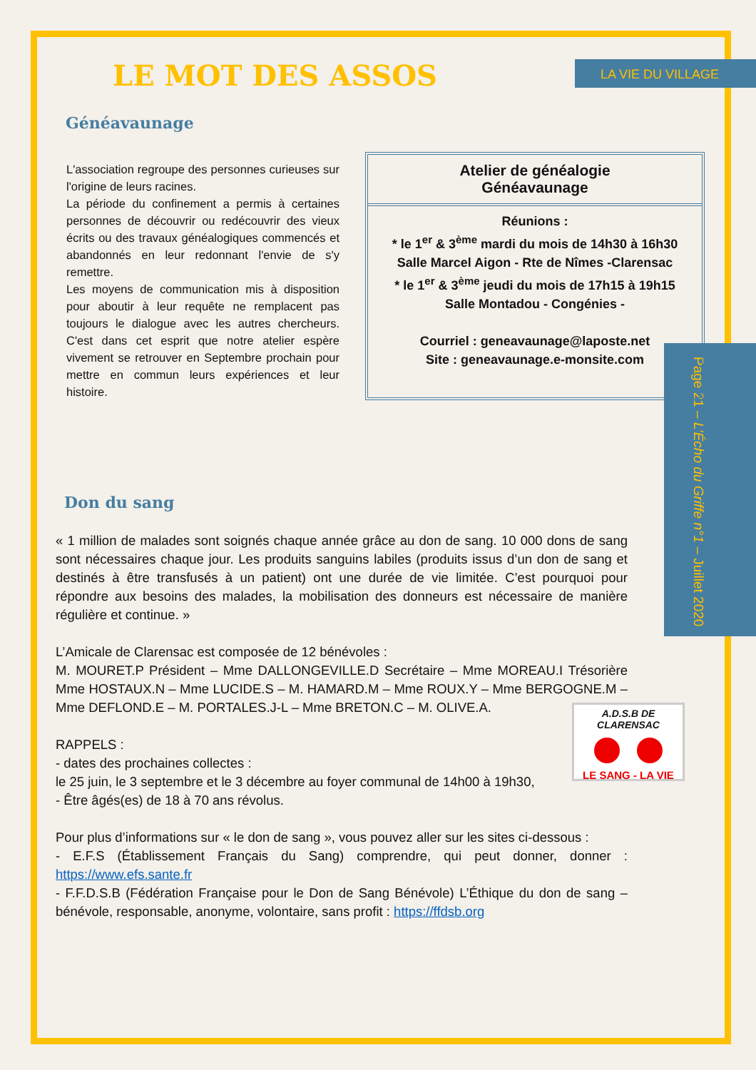LA VIE DU VILLAGE
Page 21 – L’Écho du Griffe n°1 – Juillet 2020
LE MOT DES ASSOS
Généavaunage
L'association regroupe des personnes curieuses sur l'origine de leurs racines.
La période du confinement a permis à certaines personnes de découvrir ou redécouvrir des vieux écrits ou des travaux généalogiques commencés et abandonnés en leur redonnant l'envie de s'y remettre.
Les moyens de communication mis à disposition pour aboutir à leur requête ne remplacent pas toujours le dialogue avec les autres chercheurs. C'est dans cet esprit que notre atelier espère vivement se retrouver en Septembre prochain pour mettre en commun leurs expériences et leur histoire.
Atelier de généalogie
Généavaunage
Réunions :
* le 1<sup>er</sup> & 3<sup>ème</sup> mardi du mois de 14h30 à 16h30
Salle Marcel Aigon - Rte de Nîmes -Clarensac
* le 1<sup>er</sup> & 3<sup>ème</sup> jeudi du mois de 17h15 à 19h15
Salle Montadou - Congénies -
Courriel : geneavaunage@laposte.net
Site : geneavaunage.e-monsite.com
Don du sang
« 1 million de malades sont soignés chaque année grâce au don de sang. 10 000 dons de sang sont nécessaires chaque jour. Les produits sanguins labiles (produits issus d’un don de sang et destinés à être transfusés à un patient) ont une durée de vie limitée. C’est pourquoi pour répondre aux besoins des malades, la mobilisation des donneurs est nécessaire de manière régulière et continue. »
L’Amicale de Clarensac est composée de 12 bénévoles :
M. MOURET.P Président – Mme DALLONGEVILLE.D Secrétaire – Mme MOREAU.I Trésorière Mme HOSTAUX.N – Mme LUCIDE.S – M. HAMARD.M – Mme ROUX.Y – Mme BERGOGNE.M – Mme DEFLOND.E – M. PORTALES.J-L – Mme BRETON.C – M. OLIVE.A.
RAPPELS :
- dates des prochaines collectes :
le 25 juin, le 3 septembre et le 3 décembre au foyer communal de 14h00 à 19h30,
- Être âgés(es) de 18 à 70 ans révolus.
Pour plus d’informations sur « le don de sang », vous pouvez aller sur les sites ci-dessous :
- E.F.S (Établissement Français du Sang) comprendre, qui peut donner, donner : https://www.efs.sante.fr
- F.F.D.S.B (Fédération Française pour le Don de Sang Bénévole) L’Éthique du don de sang – bénévole, responsable, anonyme, volontaire, sans profit : https://ffdsb.org
A.D.S.B DE CLARENSAC
LE SANG - LA VIE